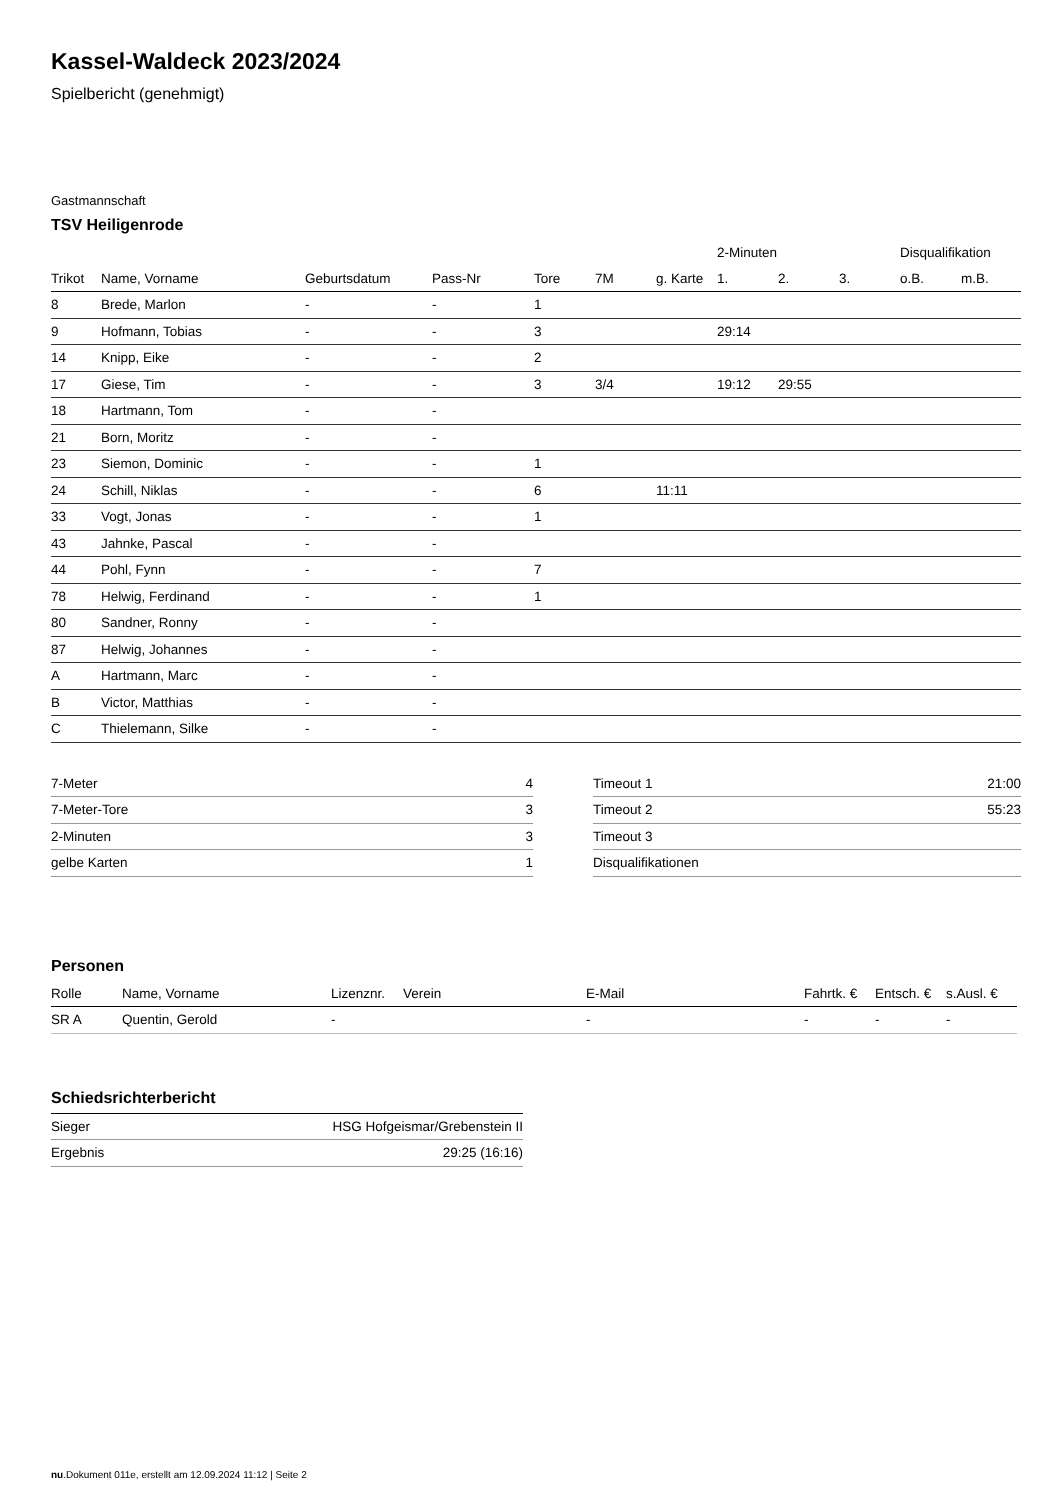Kassel-Waldeck 2023/2024
Spielbericht (genehmigt)
Gastmannschaft
TSV Heiligenrode
| | | | | | | | 2-Minuten | | | Disqualifikation | |
| --- | --- | --- | --- | --- | --- | --- | --- | --- | --- | --- | --- |
| Trikot | Name, Vorname | Geburtsdatum | Pass-Nr | Tore | 7M | g. Karte | 1. | 2. | 3. | o.B. | m.B. |
| 8 | Brede, Marlon | - | - | 1 | | | | | | | |
| 9 | Hofmann, Tobias | - | - | 3 | | | 29:14 | | | | |
| 14 | Knipp, Eike | - | - | 2 | | | | | | | |
| 17 | Giese, Tim | - | - | 3 | 3/4 | | 19:12 | 29:55 | | | |
| 18 | Hartmann, Tom | - | - | | | | | | | | |
| 21 | Born, Moritz | - | - | | | | | | | | |
| 23 | Siemon, Dominic | - | - | 1 | | | | | | | |
| 24 | Schill, Niklas | - | - | 6 | | 11:11 | | | | | |
| 33 | Vogt, Jonas | - | - | 1 | | | | | | | |
| 43 | Jahnke, Pascal | - | - | | | | | | | | |
| 44 | Pohl, Fynn | - | - | 7 | | | | | | | |
| 78 | Helwig, Ferdinand | - | - | 1 | | | | | | | |
| 80 | Sandner, Ronny | - | - | | | | | | | | |
| 87 | Helwig, Johannes | - | - | | | | | | | | |
| A | Hartmann, Marc | - | - | | | | | | | | |
| B | Victor, Matthias | - | - | | | | | | | | |
| C | Thielemann, Silke | - | - | | | | | | | | |
| 7-Meter | 4 |
| 7-Meter-Tore | 3 |
| 2-Minuten | 3 |
| gelbe Karten | 1 |
| Timeout 1 | 21:00 |
| Timeout 2 | 55:23 |
| Timeout 3 | |
| Disqualifikationen | |
Personen
| Rolle | Name, Vorname | Lizenznr. | Verein | E-Mail | Fahrtk. € | Entsch. € | s.Ausl. € |
| --- | --- | --- | --- | --- | --- | --- | --- |
| SR A | Quentin, Gerold | - | | - | - | - | - |
Schiedsrichterbericht
| Sieger | HSG Hofgeismar/Grebenstein II |
| Ergebnis | 29:25 (16:16) |
nu.Dokument 011e, erstellt am 12.09.2024 11:12 | Seite 2